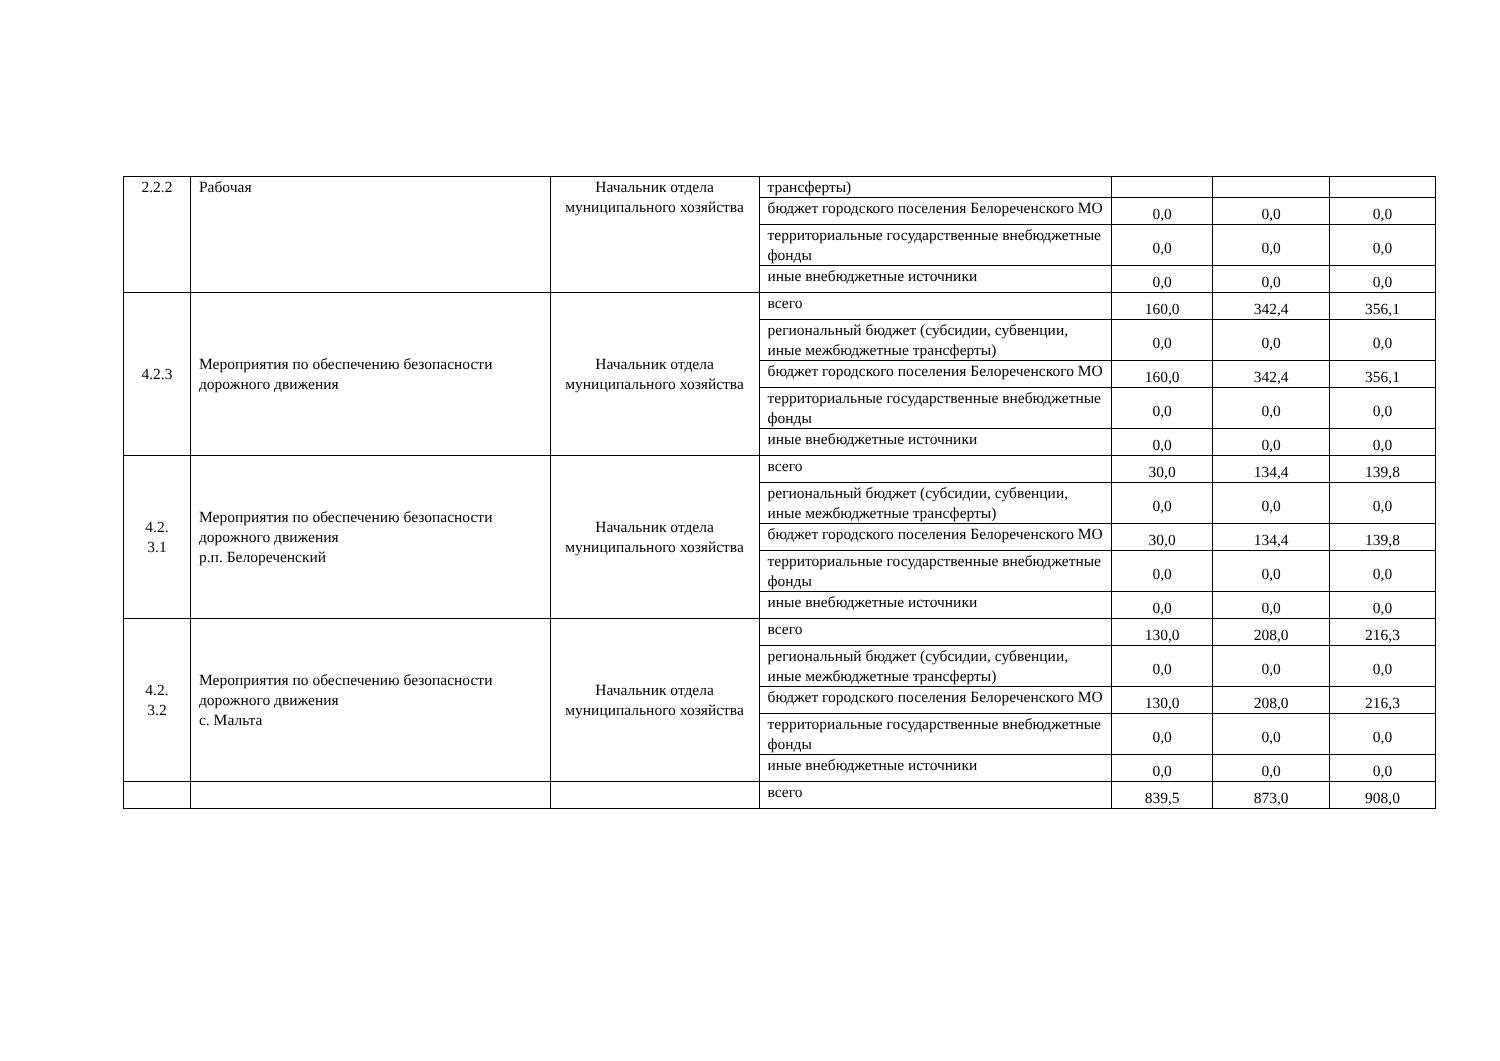| 2.2.2 | Рабочая | Начальник отдела муниципального хозяйства | трансферты) | | | |
| | | | бюджет городского поселения Белореченского МО | 0,0 | 0,0 | 0,0 |
| | | | территориальные государственные внебюджетные фонды | 0,0 | 0,0 | 0,0 |
| | | | иные внебюджетные источники | 0,0 | 0,0 | 0,0 |
| 4.2.3 | Мероприятия по обеспечению безопасности дорожного движения | Начальник отдела муниципального хозяйства | всего | 160,0 | 342,4 | 356,1 |
| | | | региональный бюджет (субсидии, субвенции, иные межбюджетные трансферты) | 0,0 | 0,0 | 0,0 |
| | | | бюджет городского поселения Белореченского МО | 160,0 | 342,4 | 356,1 |
| | | | территориальные государственные внебюджетные фонды | 0,0 | 0,0 | 0,0 |
| | | | иные внебюджетные источники | 0,0 | 0,0 | 0,0 |
| 4.2. 3.1 | Мероприятия по обеспечению безопасности дорожного движения р.п. Белореченский | Начальник отдела муниципального хозяйства | всего | 30,0 | 134,4 | 139,8 |
| | | | региональный бюджет (субсидии, субвенции, иные межбюджетные трансферты) | 0,0 | 0,0 | 0,0 |
| | | | бюджет городского поселения Белореченского МО | 30,0 | 134,4 | 139,8 |
| | | | территориальные государственные внебюджетные фонды | 0,0 | 0,0 | 0,0 |
| | | | иные внебюджетные источники | 0,0 | 0,0 | 0,0 |
| 4.2. 3.2 | Мероприятия по обеспечению безопасности дорожного движения с. Мальта | Начальник отдела муниципального хозяйства | всего | 130,0 | 208,0 | 216,3 |
| | | | региональный бюджет (субсидии, субвенции, иные межбюджетные трансферты) | 0,0 | 0,0 | 0,0 |
| | | | бюджет городского поселения Белореченского МО | 130,0 | 208,0 | 216,3 |
| | | | территориальные государственные внебюджетные фонды | 0,0 | 0,0 | 0,0 |
| | | | иные внебюджетные источники | 0,0 | 0,0 | 0,0 |
| | | | всего | 839,5 | 873,0 | 908,0 |